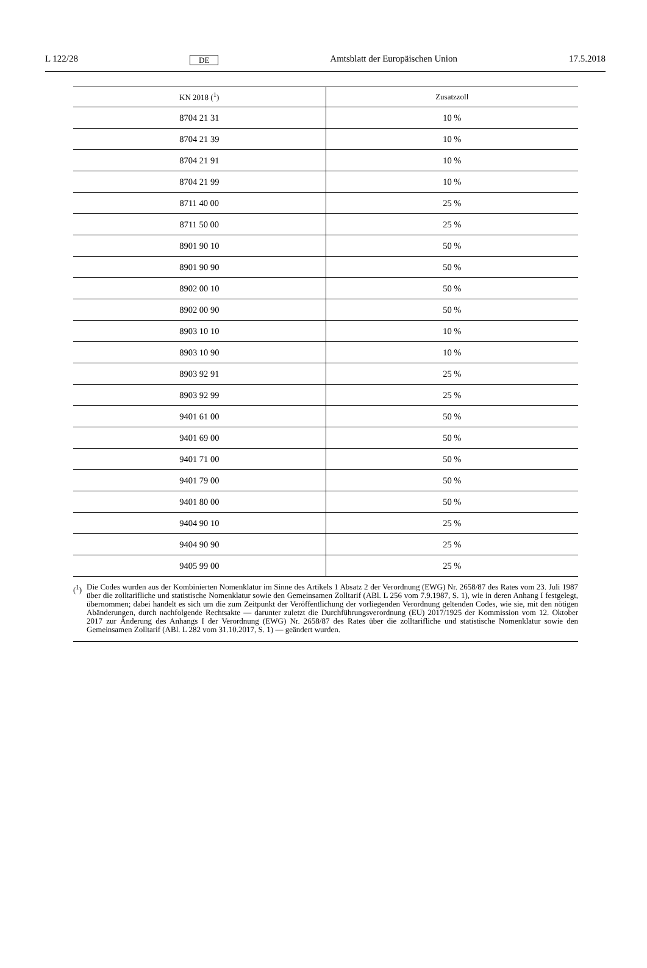L 122/28 DE Amtsblatt der Europäischen Union 17.5.2018
| KN 2018 (<sup>1</sup>) | Zusatzzoll |
| --- | --- |
| 8704 21 31 | 10 % |
| 8704 21 39 | 10 % |
| 8704 21 91 | 10 % |
| 8704 21 99 | 10 % |
| 8711 40 00 | 25 % |
| 8711 50 00 | 25 % |
| 8901 90 10 | 50 % |
| 8901 90 90 | 50 % |
| 8902 00 10 | 50 % |
| 8902 00 90 | 50 % |
| 8903 10 10 | 10 % |
| 8903 10 90 | 10 % |
| 8903 92 91 | 25 % |
| 8903 92 99 | 25 % |
| 9401 61 00 | 50 % |
| 9401 69 00 | 50 % |
| 9401 71 00 | 50 % |
| 9401 79 00 | 50 % |
| 9401 80 00 | 50 % |
| 9404 90 10 | 25 % |
| 9404 90 90 | 25 % |
| 9405 99 00 | 25 % |
(<sup>1</sup>) Die Codes wurden aus der Kombinierten Nomenklatur im Sinne des Artikels 1 Absatz 2 der Verordnung (EWG) Nr. 2658/87 des Rates vom 23. Juli 1987 über die zolltarifliche und statistische Nomenklatur sowie den Gemeinsamen Zolltarif (ABl. L 256 vom 7.9.1987, S. 1), wie in deren Anhang I festgelegt, übernommen; dabei handelt es sich um die zum Zeitpunkt der Veröffentlichung der vorliegenden Verordnung geltenden Codes, wie sie, mit den nötigen Abänderungen, durch nachfolgende Rechtsakte — darunter zuletzt die Durchführungsverordnung (EU) 2017/1925 der Kommission vom 12. Oktober 2017 zur Änderung des Anhangs I der Verordnung (EWG) Nr. 2658/87 des Rates über die zolltarifliche und statistische Nomenklatur sowie den Gemeinsamen Zolltarif (ABl. L 282 vom 31.10.2017, S. 1) — geändert wurden.